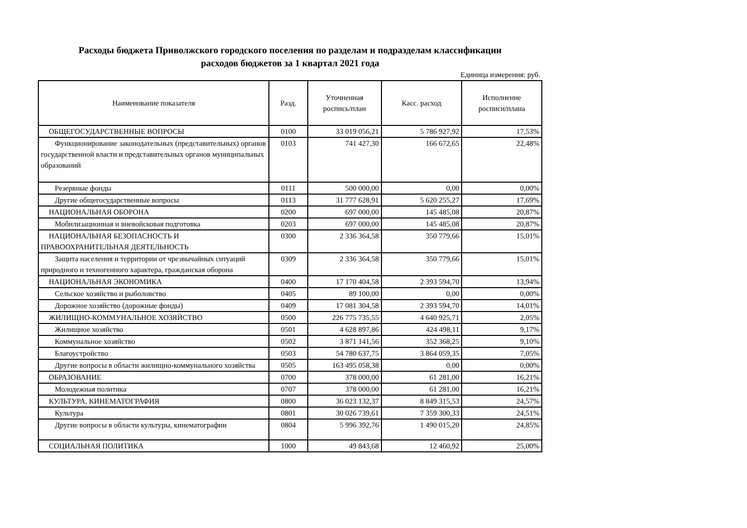Расходы бюджета Приволжского городского поселения по разделам и подразделам классификации
расходов бюджетов за 1 квартал 2021 года
Единица измерения: руб.
| Наименование показателя | Разд. | Уточненная роспись/план | Касс. расход | Исполнение росписи/плана |
| --- | --- | --- | --- | --- |
| ОБЩЕГОСУДАРСТВЕННЫЕ ВОПРОСЫ | 0100 | 33 019 056,21 | 5 786 927,92 | 17,53% |
| Функционирование законодательных (представительных) органов государственной власти и представительных органов муниципальных образований | 0103 | 741 427,30 | 166 672,65 | 22,48% |
| Резервные фонды | 0111 | 500 000,00 | 0,00 | 0,00% |
| Другие общегосударственные вопросы | 0113 | 31 777 628,91 | 5 620 255,27 | 17,69% |
| НАЦИОНАЛЬНАЯ ОБОРОНА | 0200 | 697 000,00 | 145 485,08 | 20,87% |
| Мобилизационная и вневойсковая подготовка | 0203 | 697 000,00 | 145 485,08 | 20,87% |
| НАЦИОНАЛЬНАЯ БЕЗОПАСНОСТЬ И ПРАВООХРАНИТЕЛЬНАЯ ДЕЯТЕЛЬНОСТЬ | 0300 | 2 336 364,58 | 350 779,66 | 15,01% |
| Защита населения и территории от чрезвычайных ситуаций природного и техногенного характера, гражданская оборона | 0309 | 2 336 364,58 | 350 779,66 | 15,01% |
| НАЦИОНАЛЬНАЯ ЭКОНОМИКА | 0400 | 17 170 404,58 | 2 393 594,70 | 13,94% |
| Сельское хозяйство и рыболовство | 0405 | 89 100,00 | 0,00 | 0,00% |
| Дорожное хозяйство (дорожные фонды) | 0409 | 17 081 304,58 | 2 393 594,70 | 14,01% |
| ЖИЛИЩНО-КОММУНАЛЬНОЕ ХОЗЯЙСТВО | 0500 | 226 775 735,55 | 4 640 925,71 | 2,05% |
| Жилищное хозяйство | 0501 | 4 628 897,86 | 424 498,11 | 9,17% |
| Коммунальное хозяйство | 0502 | 3 871 141,56 | 352 368,25 | 9,10% |
| Благоустройство | 0503 | 54 780 637,75 | 3 864 059,35 | 7,05% |
| Другие вопросы в области жилищно-коммунального хозяйства | 0505 | 163 495 058,38 | 0,00 | 0,00% |
| ОБРАЗОВАНИЕ | 0700 | 378 000,00 | 61 281,00 | 16,21% |
| Молодежная политика | 0707 | 378 000,00 | 61 281,00 | 16,21% |
| КУЛЬТУРА, КИНЕМАТОГРАФИЯ | 0800 | 36 023 132,37 | 8 849 315,53 | 24,57% |
| Культура | 0801 | 30 026 739,61 | 7 359 300,33 | 24,51% |
| Другие вопросы в области культуры, кинематографии | 0804 | 5 996 392,76 | 1 490 015,20 | 24,85% |
| СОЦИАЛЬНАЯ ПОЛИТИКА | 1000 | 49 843,68 | 12 460,92 | 25,00% |